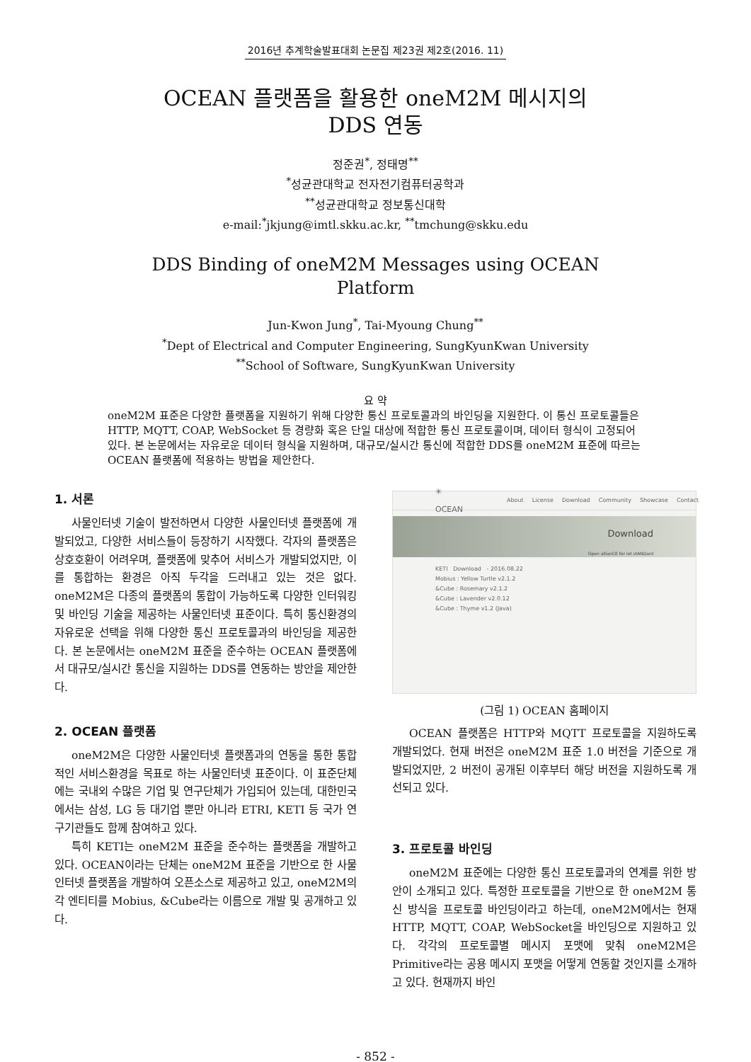2016년 추계학술발표대회 논문집 제23권 제2호(2016. 11)
OCEAN 플랫폼을 활용한 oneM2M 메시지의
DDS 연동
정준권<sup>*</sup>, 정태명<sup>**</sup>
<sup>*</sup> 성균관대학교 전자전기컴퓨터공학과
<sup>**</sup> 성균관대학교 정보통신대학
e-mail:<sup>*</sup>jkjung@imtl.skku.ac.kr, <sup>**</sup>tmchung@skku.edu
DDS Binding of oneM2M Messages using OCEAN
Platform
Jun-Kwon Jung<sup>*</sup>, Tai-Myoung Chung<sup>**</sup>
<sup>*</sup> Dept of Electrical and Computer Engineering, SungKyunKwan University
<sup>**</sup> School of Software, SungKyunKwan University
요 약
oneM2M 표준은 다양한 플랫폼을 지원하기 위해 다양한 통신 프로토콜과의 바인딩을 지원한다. 이 통신 프로토콜들은 HTTP, MQTT, COAP, WebSocket 등 경량화 혹은 단일 대상에 적합한 통신 프로토콜이며, 데이터 형식이 고정되어 있다. 본 논문에서는 자유로운 데이터 형식을 지원하며, 대규모/실시간 통신에 적합한 DDS를 oneM2M 표준에 따르는 OCEAN 플랫폼에 적용하는 방법을 제안한다.
1. 서론
사물인터넷 기술이 발전하면서 다양한 사물인터넷 플랫폼에 개발되었고, 다양한 서비스들이 등장하기 시작했다. 각자의 플랫폼은 상호호환이 어려우며, 플랫폼에 맞추어 서비스가 개발되었지만, 이를 통합하는 환경은 아직 두각을 드러내고 있는 것은 없다. oneM2M은 다종의 플랫폼의 통합이 가능하도록 다양한 인터워킹 및 바인딩 기술을 제공하는 사물인터넷 표준이다. 특히 통신환경의 자유로운 선택을 위해 다양한 통신 프로토콜과의 바인딩을 제공한다. 본 논문에서는 oneM2M 표준을 준수하는 OCEAN 플랫폼에서 대규모/실시간 통신을 지원하는 DDS를 연동하는 방안을 제안한다.
2. OCEAN 플랫폼
oneM2M은 다양한 사물인터넷 플랫폼과의 연동을 통한 통합적인 서비스환경을 목표로 하는 사물인터넷 표준이다. 이 표준단체에는 국내외 수많은 기업 및 연구단체가 가입되어 있는데, 대한민국에서는 삼성, LG 등 대기업 뿐만 아니라 ETRI, KETI 등 국가 연구기관들도 함께 참여하고 있다.
특히 KETI는 oneM2M 표준을 준수하는 플랫폼을 개발하고 있다. OCEAN이라는 단체는 oneM2M 표준을 기반으로 한 사물인터넷 플랫폼을 개발하여 오픈소스로 제공하고 있고, oneM2M의 각 엔티티를 Mobius, &Cube라는 이름으로 개발 및 공개하고 있다.
✳ OCEAN About License Download Community Showcase Contact
Download
Open allianCE for iot stANDard
KETI Download - 2016.08.22
Mobius : Yellow Turtle v2.1.2
&Cube : Rosemary v2.1.2
&Cube : Lavender v2.0.12
&Cube : Thyme v1.2 (Java)
(그림 1) OCEAN 홈페이지
OCEAN 플랫폼은 HTTP와 MQTT 프로토콜을 지원하도록 개발되었다. 현재 버전은 oneM2M 표준 1.0 버전을 기준으로 개발되었지만, 2 버전이 공개된 이후부터 해당 버전을 지원하도록 개선되고 있다.
3. 프로토콜 바인딩
oneM2M 표준에는 다양한 통신 프로토콜과의 연계를 위한 방안이 소개되고 있다. 특정한 프로토콜을 기반으로 한 oneM2M 통신 방식을 프로토콜 바인딩이라고 하는데, oneM2M에서는 현재 HTTP, MQTT, COAP, WebSocket을 바인딩으로 지원하고 있다. 각각의 프로토콜별 메시지 포맷에 맞춰 oneM2M은 Primitive라는 공용 메시지 포맷을 어떻게 연동할 것인지를 소개하고 있다. 현재까지 바인
- 852 -